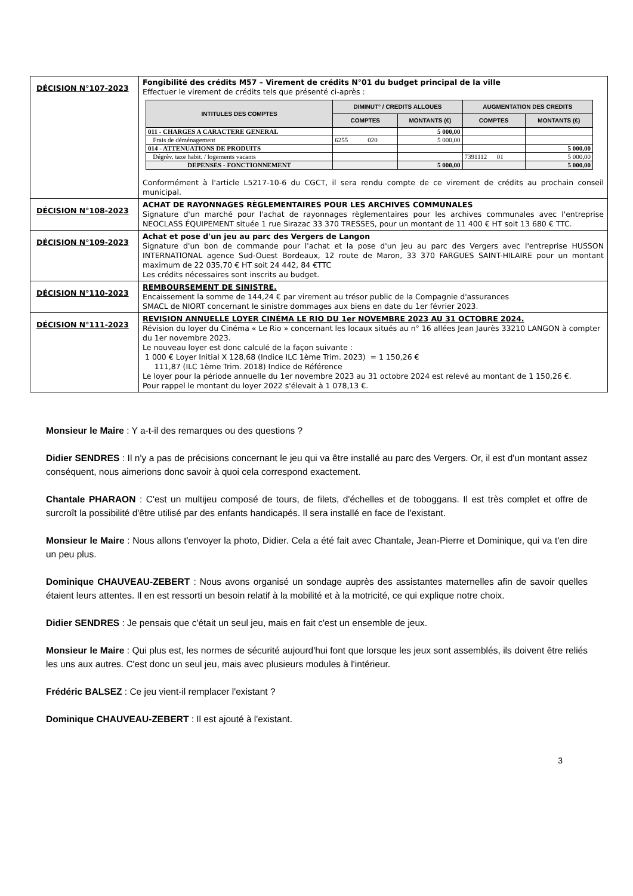| DÉCISION N°107-2023 | Fongibilité des crédits M57 – Virement de crédits N°01 du budget principal de la ville Effectuer le virement de crédits tels que présenté ci-après : / INTITULES DES COMPTES / DIMINUT° / CREDITS ALLOUES / / AUGMENTATION DES CREDITS / / / --- / --- / --- / --- / --- / / / COMPTES / MONTANTS (€) / COMPTES / MONTANTS (€) / / 011 - CHARGES A CARACTERE GENERAL / / 5 000,00 / / / / Frais de déménagement / 6255 020 / 5 000,00 / / / / 014 - ATTENUATIONS DE PRODUITS / / / / 5 000,00 / / Dégrèv. taxe habit. / logements vacants / / / 7391112 01 / 5 000,00 / / DEPENSES - FONCTIONNEMENT / / 5 000,00 / / 5 000,00 / Conformément à l'article L5217-10-6 du CGCT, il sera rendu compte de ce virement de crédits au prochain conseil municipal. |
| DÉCISION N°108-2023 | ACHAT DE RAYONNAGES RÈGLEMENTAIRES POUR LES ARCHIVES COMMUNALES Signature d'un marché pour l'achat de rayonnages règlementaires pour les archives communales avec l'entreprise NEOCLASS ÉQUIPEMENT située 1 rue Sirazac 33 370 TRESSES, pour un montant de 11 400 € HT soit 13 680 € TTC. |
| DÉCISION N°109-2023 | Achat et pose d'un jeu au parc des Vergers de Langon Signature d'un bon de commande pour l'achat et la pose d'un jeu au parc des Vergers avec l'entreprise HUSSON INTERNATIONAL agence Sud-Ouest Bordeaux, 12 route de Maron, 33 370 FARGUES SAINT-HILAIRE pour un montant maximum de 22 035,70 € HT soit 24 442, 84 €TTC Les crédits nécessaires sont inscrits au budget. |
| DÉCISION N°110-2023 | REMBOURSEMENT DE SINISTRE. Encaissement la somme de 144,24 € par virement au trésor public de la Compagnie d'assurances SMACL de NIORT concernant le sinistre dommages aux biens en date du 1er février 2023. |
| DÉCISION N°111-2023 | REVISION ANNUELLE LOYER CINÉMA LE RIO DU 1er NOVEMBRE 2023 AU 31 OCTOBRE 2024. Révision du loyer du Cinéma « Le Rio » concernant les locaux situés au n° 16 allées Jean Jaurès 33210 LANGON à compter du 1er novembre 2023. Le nouveau loyer est donc calculé de la façon suivante : 1 000 € Loyer Initial X 128,68 (Indice ILC 1ème Trim. 2023) = 1 150,26 € 111,87 (ILC 1ème Trim. 2018) Indice de Référence Le loyer pour la période annuelle du 1er novembre 2023 au 31 octobre 2024 est relevé au montant de 1 150,26 €. Pour rappel le montant du loyer 2022 s'élevait à 1 078,13 €. |
Monsieur le Maire : Y a-t-il des remarques ou des questions ?
Didier SENDRES : Il n'y a pas de précisions concernant le jeu qui va être installé au parc des Vergers. Or, il est d'un montant assez conséquent, nous aimerions donc savoir à quoi cela correspond exactement.
Chantale PHARAON : C'est un multijeu composé de tours, de filets, d'échelles et de toboggans. Il est très complet et offre de surcroît la possibilité d'être utilisé par des enfants handicapés. Il sera installé en face de l'existant.
Monsieur le Maire : Nous allons t'envoyer la photo, Didier. Cela a été fait avec Chantale, Jean-Pierre et Dominique, qui va t'en dire un peu plus.
Dominique CHAUVEAU-ZEBERT : Nous avons organisé un sondage auprès des assistantes maternelles afin de savoir quelles étaient leurs attentes. Il en est ressorti un besoin relatif à la mobilité et à la motricité, ce qui explique notre choix.
Didier SENDRES : Je pensais que c'était un seul jeu, mais en fait c'est un ensemble de jeux.
Monsieur le Maire : Qui plus est, les normes de sécurité aujourd'hui font que lorsque les jeux sont assemblés, ils doivent être reliés les uns aux autres. C'est donc un seul jeu, mais avec plusieurs modules à l'intérieur.
Frédéric BALSEZ : Ce jeu vient-il remplacer l'existant ?
Dominique CHAUVEAU-ZEBERT : Il est ajouté à l'existant.
3